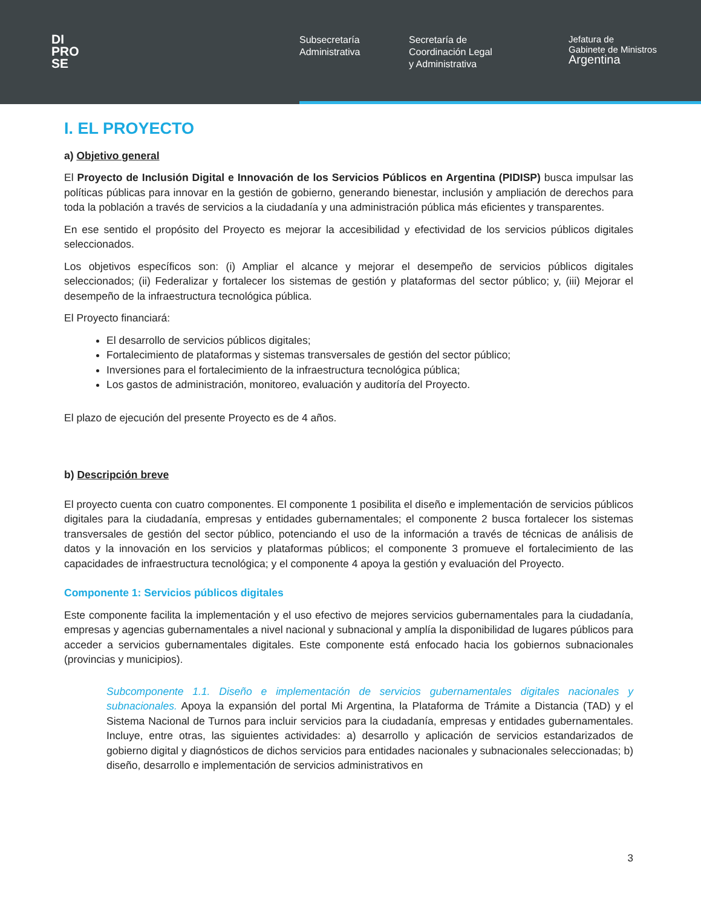DI
PRO
SE
Subsecretaría
Administrativa
Secretaría de
Coordinación Legal
y Administrativa
Jefatura de
Gabinete de Ministros
Argentina
I. EL PROYECTO
a) Objetivo general
El Proyecto de Inclusión Digital e Innovación de los Servicios Públicos en Argentina (PIDISP) busca impulsar las políticas públicas para innovar en la gestión de gobierno, generando bienestar, inclusión y ampliación de derechos para toda la población a través de servicios a la ciudadanía y una administración pública más eficientes y transparentes.
En ese sentido el propósito del Proyecto es mejorar la accesibilidad y efectividad de los servicios públicos digitales seleccionados.
Los objetivos específicos son: (i) Ampliar el alcance y mejorar el desempeño de servicios públicos digitales seleccionados; (ii) Federalizar y fortalecer los sistemas de gestión y plataformas del sector público; y, (iii) Mejorar el desempeño de la infraestructura tecnológica pública.
El Proyecto financiará:
El desarrollo de servicios públicos digitales;
Fortalecimiento de plataformas y sistemas transversales de gestión del sector público;
Inversiones para el fortalecimiento de la infraestructura tecnológica pública;
Los gastos de administración, monitoreo, evaluación y auditoría del Proyecto.
El plazo de ejecución del presente Proyecto es de 4 años.
b) Descripción breve
El proyecto cuenta con cuatro componentes. El componente 1 posibilita el diseño e implementación de servicios públicos digitales para la ciudadanía, empresas y entidades gubernamentales; el componente 2 busca fortalecer los sistemas transversales de gestión del sector público, potenciando el uso de la información a través de técnicas de análisis de datos y la innovación en los servicios y plataformas públicos; el componente 3 promueve el fortalecimiento de las capacidades de infraestructura tecnológica; y el componente 4 apoya la gestión y evaluación del Proyecto.
Componente 1: Servicios públicos digitales
Este componente facilita la implementación y el uso efectivo de mejores servicios gubernamentales para la ciudadanía, empresas y agencias gubernamentales a nivel nacional y subnacional y amplía la disponibilidad de lugares públicos para acceder a servicios gubernamentales digitales. Este componente está enfocado hacia los gobiernos subnacionales (provincias y municipios).
Subcomponente 1.1. Diseño e implementación de servicios gubernamentales digitales nacionales y subnacionales. Apoya la expansión del portal Mi Argentina, la Plataforma de Trámite a Distancia (TAD) y el Sistema Nacional de Turnos para incluir servicios para la ciudadanía, empresas y entidades gubernamentales. Incluye, entre otras, las siguientes actividades: a) desarrollo y aplicación de servicios estandarizados de gobierno digital y diagnósticos de dichos servicios para entidades nacionales y subnacionales seleccionadas; b) diseño, desarrollo e implementación de servicios administrativos en
3